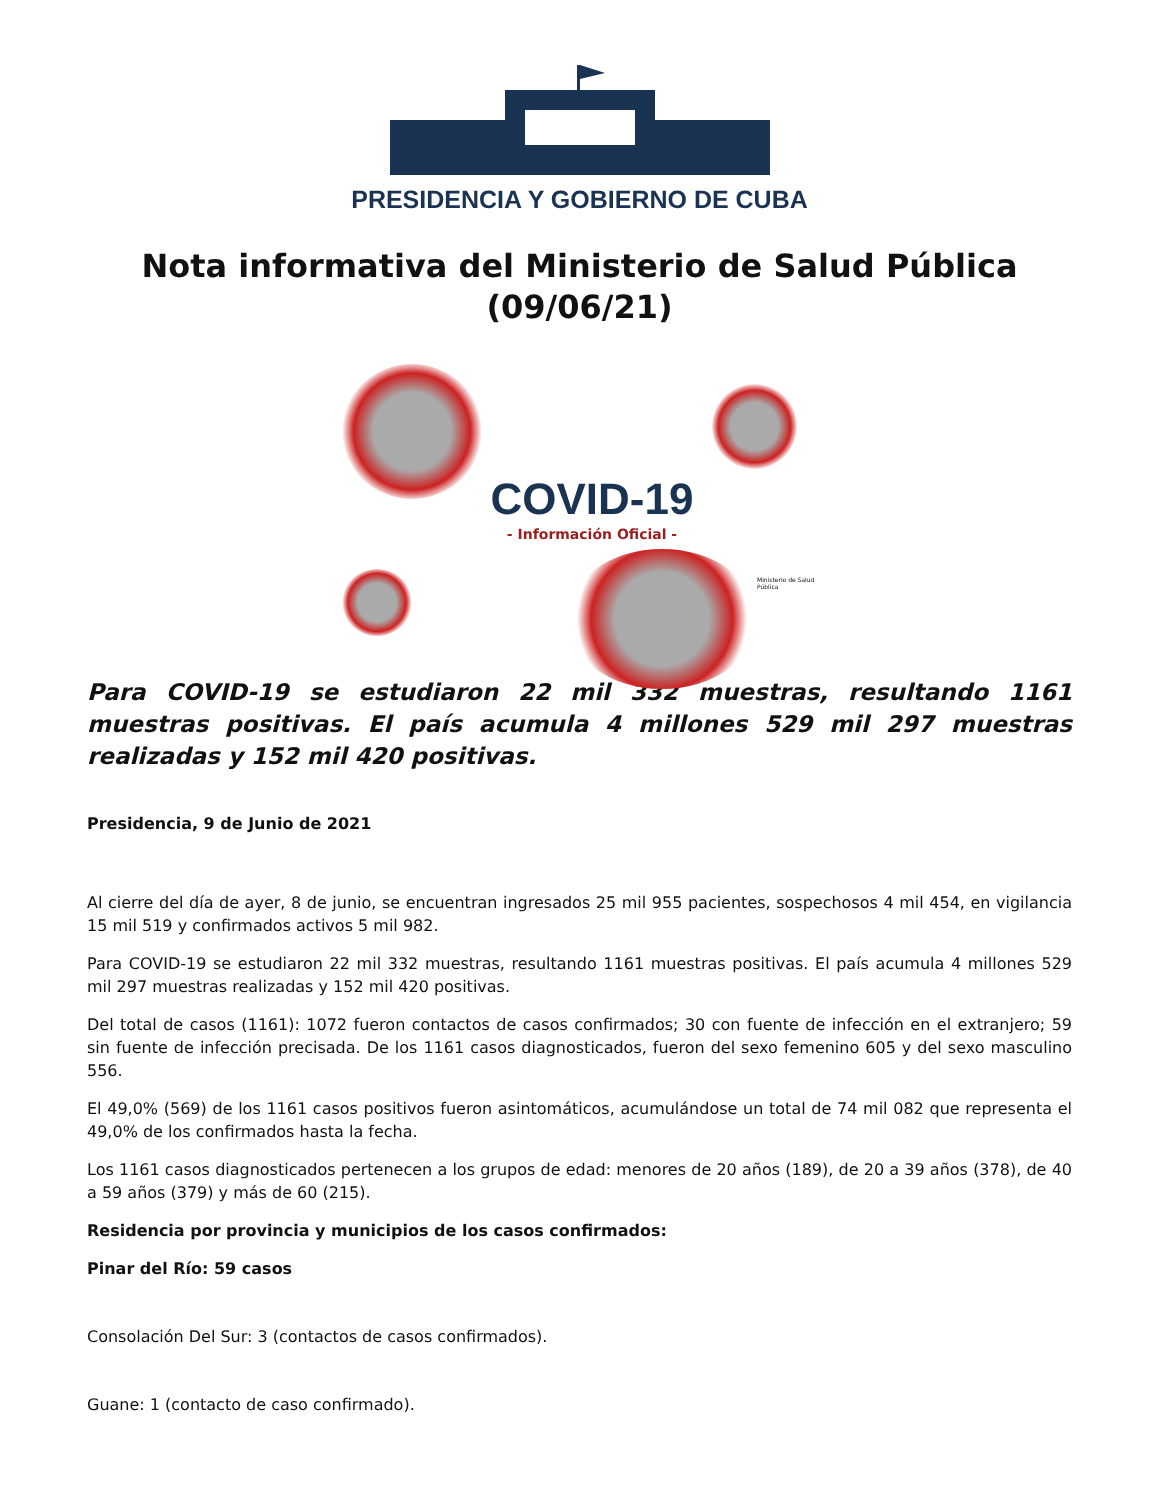PRESIDENCIA Y GOBIERNO DE CUBA
Nota informativa del Ministerio de Salud Pública
(09/06/21)
COVID-19
- Información Oficial -
Ministerio de Salud Pública
Para COVID-19 se estudiaron 22 mil 332 muestras, resultando 1161 muestras positivas. El país acumula 4 millones 529 mil 297 muestras realizadas y 152 mil 420 positivas.
Presidencia, 9 de Junio de 2021
Al cierre del día de ayer, 8 de junio, se encuentran ingresados 25 mil 955 pacientes, sospechosos 4 mil 454, en vigilancia 15 mil 519 y confirmados activos 5 mil 982.
Para COVID-19 se estudiaron 22 mil 332 muestras, resultando 1161 muestras positivas. El país acumula 4 millones 529 mil 297 muestras realizadas y 152 mil 420 positivas.
Del total de casos (1161): 1072 fueron contactos de casos confirmados; 30 con fuente de infección en el extranjero; 59 sin fuente de infección precisada. De los 1161 casos diagnosticados, fueron del sexo femenino 605 y del sexo masculino 556.
El 49,0% (569) de los 1161 casos positivos fueron asintomáticos, acumulándose un total de 74 mil 082 que representa el 49,0% de los confirmados hasta la fecha.
Los 1161 casos diagnosticados pertenecen a los grupos de edad: menores de 20 años (189), de 20 a 39 años (378), de 40 a 59 años (379) y más de 60 (215).
Residencia por provincia y municipios de los casos confirmados:
Pinar del Río: 59 casos
Consolación Del Sur: 3 (contactos de casos confirmados).
Guane: 1 (contacto de caso confirmado).